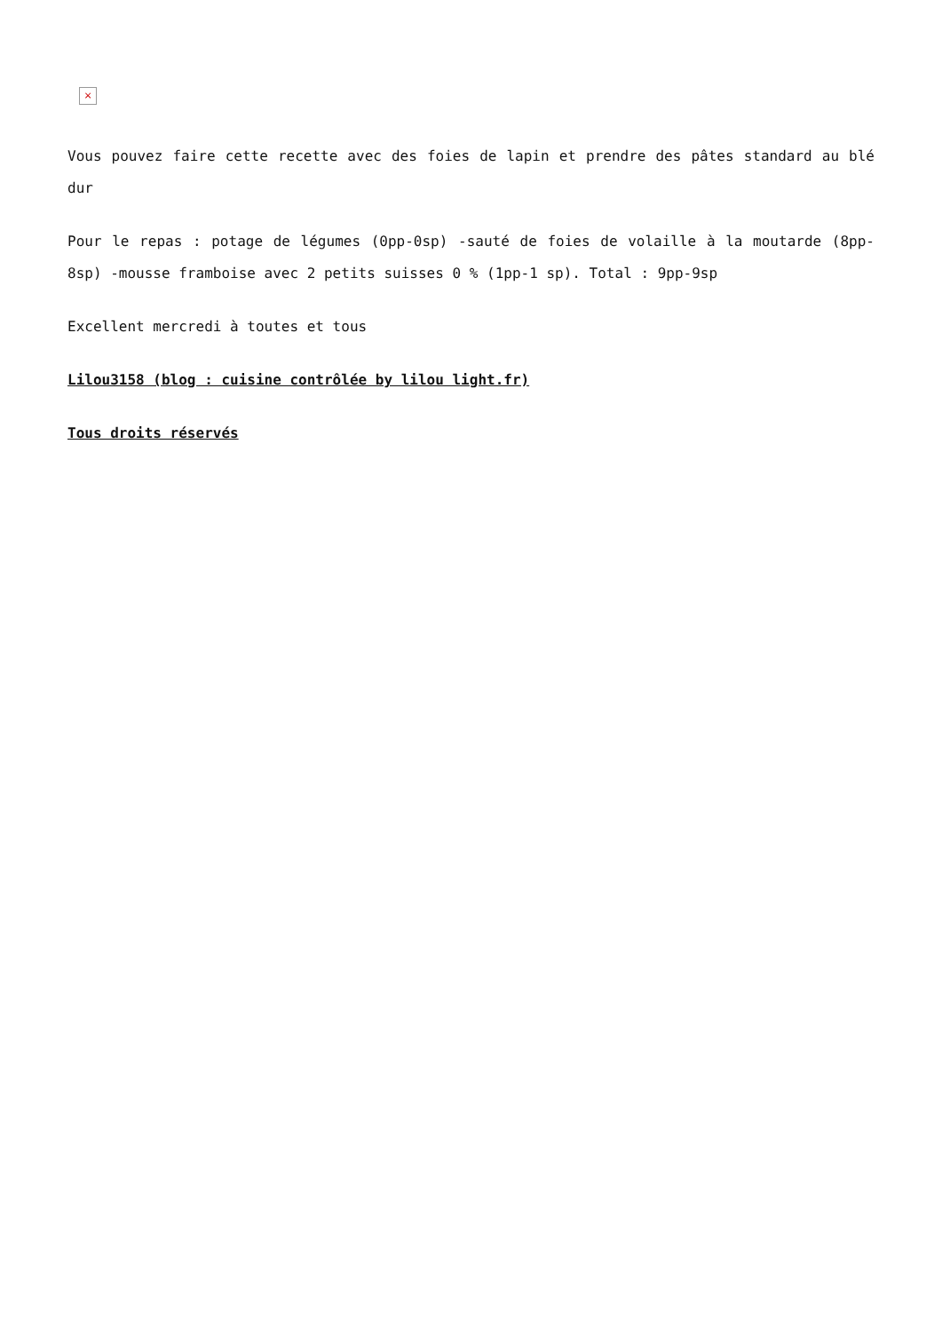×
Vous pouvez faire cette recette avec des foies de lapin et prendre des pâtes standard au blé dur
Pour le repas : potage de légumes (0pp-0sp) -sauté de foies de volaille à la moutarde (8pp-8sp) -mousse framboise avec 2 petits suisses 0 % (1pp-1 sp). Total : 9pp-9sp
Excellent mercredi à toutes et tous
Lilou3158 (blog : cuisine contrôlée by lilou light.fr)
Tous droits réservés